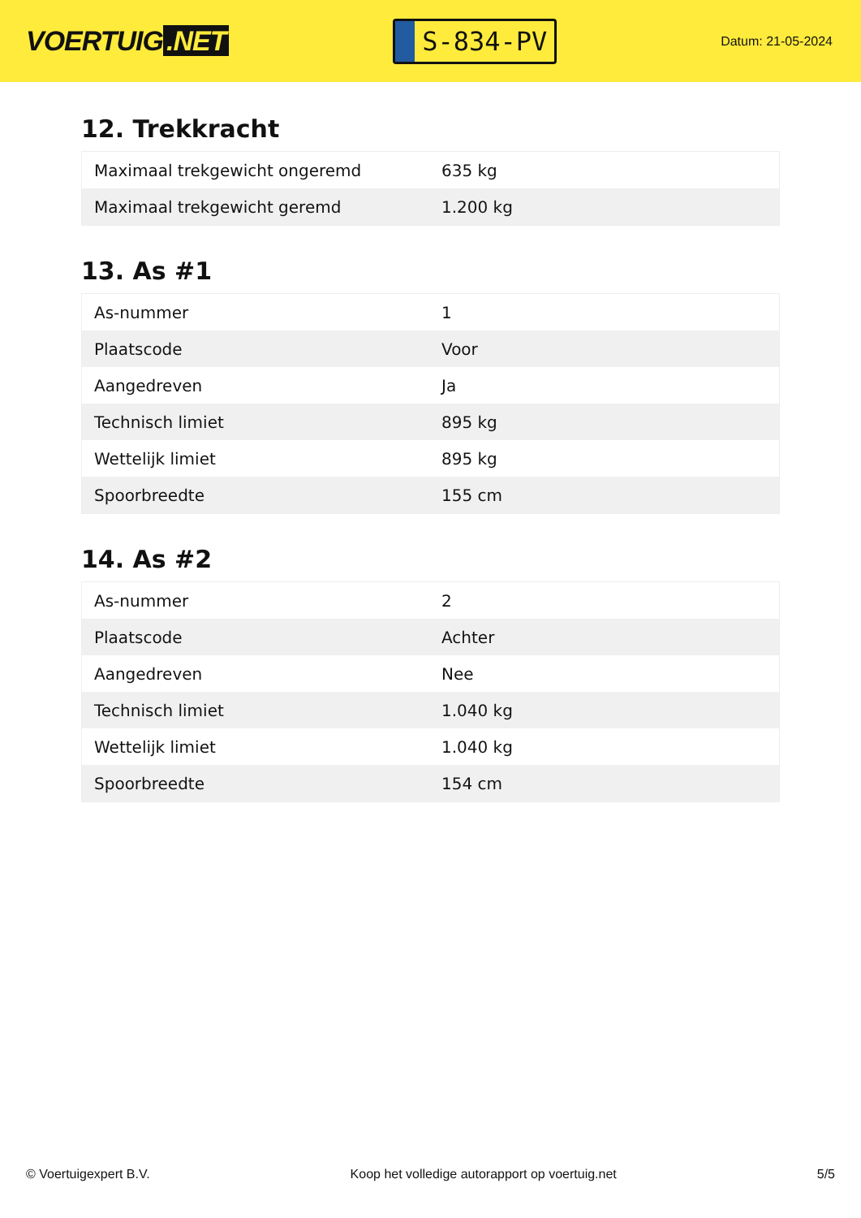VOERTUIG.NET
S-834-PV
Datum: 21-05-2024
12. Trekkracht
| Maximaal trekgewicht ongeremd | 635 kg |
| Maximaal trekgewicht geremd | 1.200 kg |
13. As #1
| As-nummer | 1 |
| Plaatscode | Voor |
| Aangedreven | Ja |
| Technisch limiet | 895 kg |
| Wettelijk limiet | 895 kg |
| Spoorbreedte | 155 cm |
14. As #2
| As-nummer | 2 |
| Plaatscode | Achter |
| Aangedreven | Nee |
| Technisch limiet | 1.040 kg |
| Wettelijk limiet | 1.040 kg |
| Spoorbreedte | 154 cm |
© Voertuigexpert B.V. Koop het volledige autorapport op voertuig.net 5/5